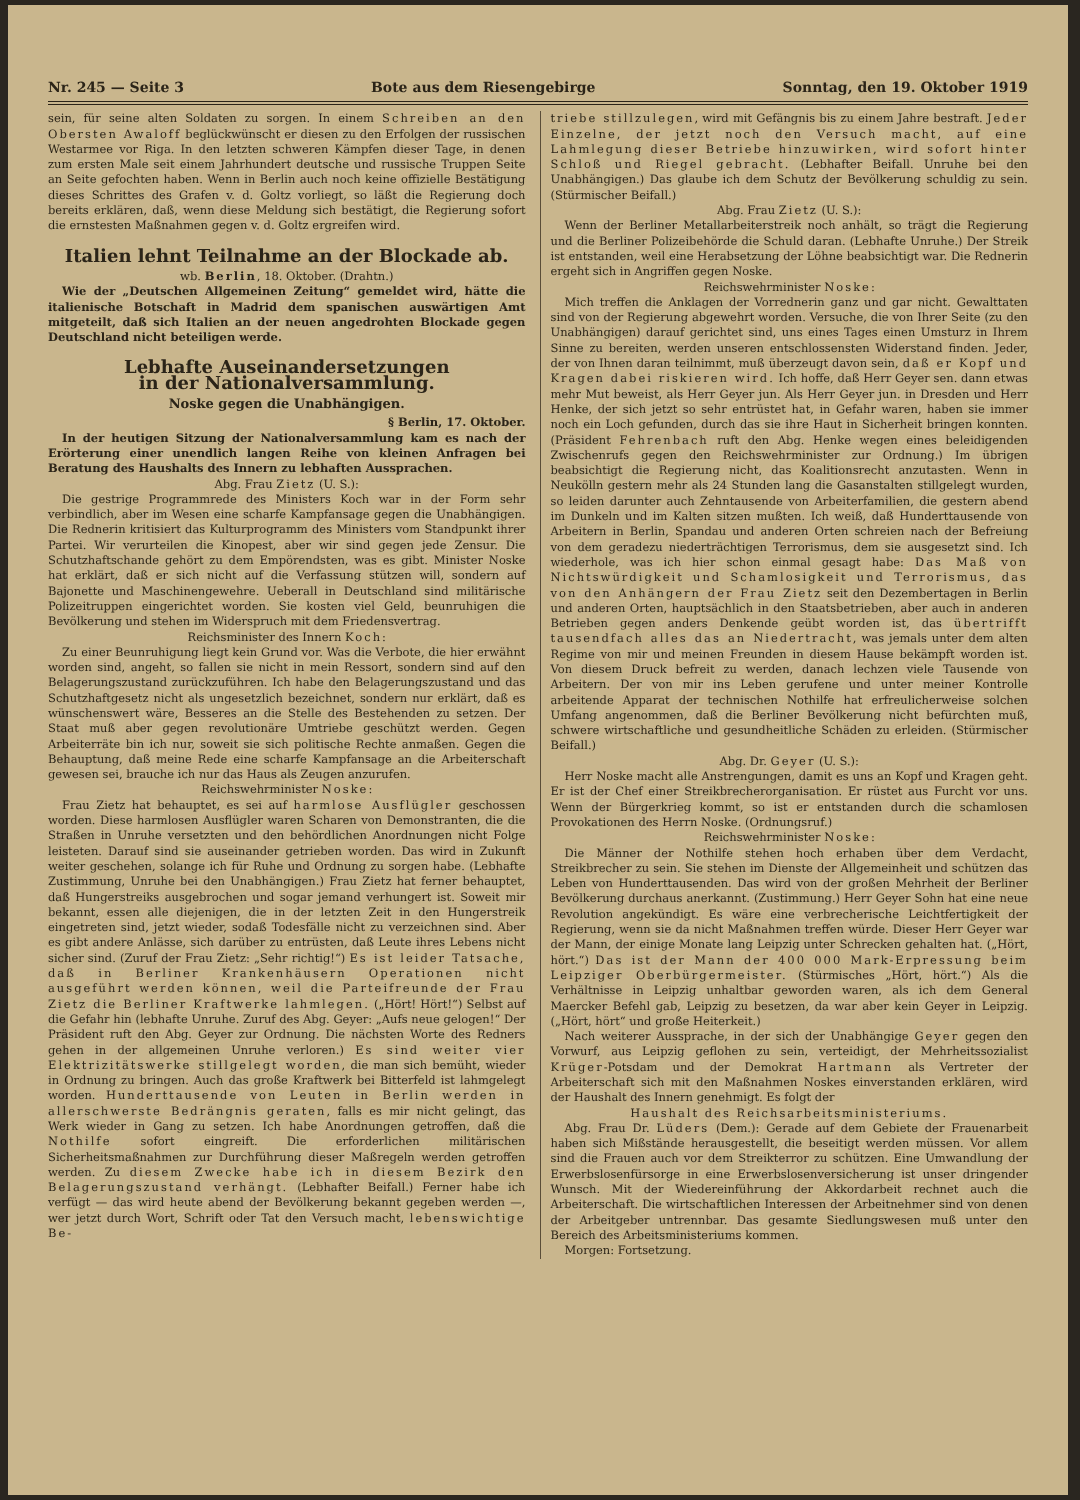Nr. 245 — Seite 3 Bote aus dem Riesengebirge Sonntag, den 19. Oktober 1919
sein, für seine alten Soldaten zu sorgen. In einem Schreiben an den Obersten Awaloff beglückwünscht er diesen zu den Erfolgen der russischen Westarmee vor Riga. In den letzten schweren Kämpfen dieser Tage, in denen zum ersten Male seit einem Jahrhundert deutsche und russische Truppen Seite an Seite gefochten haben. Wenn in Berlin auch noch keine offizielle Bestätigung dieses Schrittes des Grafen v. d. Goltz vorliegt, so läßt die Regierung doch bereits erklären, daß, wenn diese Meldung sich bestätigt, die Regierung sofort die ernstesten Maßnahmen gegen v. d. Goltz ergreifen wird.
Italien lehnt Teilnahme an der Blockade ab.
wb. Berlin, 18. Oktober. (Drahtn.)
Wie der „Deutschen Allgemeinen Zeitung“ gemeldet wird, hätte die italienische Botschaft in Madrid dem spanischen auswärtigen Amt mitgeteilt, daß sich Italien an der neuen angedrohten Blockade gegen Deutschland nicht beteiligen werde.
Lebhafte Auseinandersetzungen
in der Nationalversammlung.
Noske gegen die Unabhängigen.
§ Berlin, 17. Oktober.
In der heutigen Sitzung der Nationalversammlung kam es nach der Erörterung einer unendlich langen Reihe von kleinen Anfragen bei Beratung des Haushalts des Innern zu lebhaften Aussprachen.
Abg. Frau Zietz (U. S.):
Die gestrige Programmrede des Ministers Koch war in der Form sehr verbindlich, aber im Wesen eine scharfe Kampfansage gegen die Unabhängigen. Die Rednerin kritisiert das Kulturprogramm des Ministers vom Standpunkt ihrer Partei. Wir verurteilen die Kinopest, aber wir sind gegen jede Zensur. Die Schutzhaftschande gehört zu dem Empörendsten, was es gibt. Minister Noske hat erklärt, daß er sich nicht auf die Verfassung stützen will, sondern auf Bajonette und Maschinengewehre. Ueberall in Deutschland sind militärische Polizeitruppen eingerichtet worden. Sie kosten viel Geld, beunruhigen die Bevölkerung und stehen im Widerspruch mit dem Friedensvertrag.
Reichsminister des Innern Koch:
Zu einer Beunruhigung liegt kein Grund vor. Was die Verbote, die hier erwähnt worden sind, angeht, so fallen sie nicht in mein Ressort, sondern sind auf den Belagerungszustand zurückzuführen. Ich habe den Belagerungszustand und das Schutzhaftgesetz nicht als ungesetzlich bezeichnet, sondern nur erklärt, daß es wünschenswert wäre, Besseres an die Stelle des Bestehenden zu setzen. Der Staat muß aber gegen revolutionäre Umtriebe geschützt werden. Gegen Arbeiterräte bin ich nur, soweit sie sich politische Rechte anmaßen. Gegen die Behauptung, daß meine Rede eine scharfe Kampfansage an die Arbeiterschaft gewesen sei, brauche ich nur das Haus als Zeugen anzurufen.
Reichswehrminister Noske:
Frau Zietz hat behauptet, es sei auf harmlose Ausflügler geschossen worden. Diese harmlosen Ausflügler waren Scharen von Demonstranten, die die Straßen in Unruhe versetzten und den behördlichen Anordnungen nicht Folge leisteten. Darauf sind sie auseinander getrieben worden. Das wird in Zukunft weiter geschehen, solange ich für Ruhe und Ordnung zu sorgen habe. (Lebhafte Zustimmung, Unruhe bei den Unabhängigen.) Frau Zietz hat ferner behauptet, daß Hungerstreiks ausgebrochen und sogar jemand verhungert ist. Soweit mir bekannt, essen alle diejenigen, die in der letzten Zeit in den Hungerstreik eingetreten sind, jetzt wieder, sodaß Todesfälle nicht zu verzeichnen sind. Aber es gibt andere Anlässe, sich darüber zu entrüsten, daß Leute ihres Lebens nicht sicher sind. (Zuruf der Frau Zietz: „Sehr richtig!“) Es ist leider Tatsache, daß in Berliner Krankenhäusern Operationen nicht ausgeführt werden können, weil die Parteifreunde der Frau Zietz die Berliner Kraftwerke lahmlegen. („Hört! Hört!“) Selbst auf die Gefahr hin (lebhafte Unruhe. Zuruf des Abg. Geyer: „Aufs neue gelogen!“ Der Präsident ruft den Abg. Geyer zur Ordnung. Die nächsten Worte des Redners gehen in der allgemeinen Unruhe verloren.) Es sind weiter vier Elektrizitätswerke stillgelegt worden, die man sich bemüht, wieder in Ordnung zu bringen. Auch das große Kraftwerk bei Bitterfeld ist lahmgelegt worden. Hunderttausende von Leuten in Berlin werden in allerschwerste Bedrängnis geraten, falls es mir nicht gelingt, das Werk wieder in Gang zu setzen. Ich habe Anordnungen getroffen, daß die Nothilfe sofort eingreift. Die erforderlichen militärischen Sicherheitsmaßnahmen zur Durchführung dieser Maßregeln werden getroffen werden. Zu diesem Zwecke habe ich in diesem Bezirk den Belagerungszustand verhängt. (Lebhafter Beifall.) Ferner habe ich verfügt — das wird heute abend der Bevölkerung bekannt gegeben werden —, wer jetzt durch Wort, Schrift oder Tat den Versuch macht, lebenswichtige Be-
triebe stillzulegen, wird mit Gefängnis bis zu einem Jahre bestraft. Jeder Einzelne, der jetzt noch den Versuch macht, auf eine Lahmlegung dieser Betriebe hinzuwirken, wird sofort hinter Schloß und Riegel gebracht. (Lebhafter Beifall. Unruhe bei den Unabhängigen.) Das glaube ich dem Schutz der Bevölkerung schuldig zu sein. (Stürmischer Beifall.)
Abg. Frau Zietz (U. S.):
Wenn der Berliner Metallarbeiterstreik noch anhält, so trägt die Regierung und die Berliner Polizeibehörde die Schuld daran. (Lebhafte Unruhe.) Der Streik ist entstanden, weil eine Herabsetzung der Löhne beabsichtigt war. Die Rednerin ergeht sich in Angriffen gegen Noske.
Reichswehrminister Noske:
Mich treffen die Anklagen der Vorrednerin ganz und gar nicht. Gewalttaten sind von der Regierung abgewehrt worden. Versuche, die von Ihrer Seite (zu den Unabhängigen) darauf gerichtet sind, uns eines Tages einen Umsturz in Ihrem Sinne zu bereiten, werden unseren entschlossensten Widerstand finden. Jeder, der von Ihnen daran teilnimmt, muß überzeugt davon sein, daß er Kopf und Kragen dabei riskieren wird. Ich hoffe, daß Herr Geyer sen. dann etwas mehr Mut beweist, als Herr Geyer jun. Als Herr Geyer jun. in Dresden und Herr Henke, der sich jetzt so sehr entrüstet hat, in Gefahr waren, haben sie immer noch ein Loch gefunden, durch das sie ihre Haut in Sicherheit bringen konnten. (Präsident Fehrenbach ruft den Abg. Henke wegen eines beleidigenden Zwischenrufs gegen den Reichswehrminister zur Ordnung.) Im übrigen beabsichtigt die Regierung nicht, das Koalitionsrecht anzutasten. Wenn in Neukölln gestern mehr als 24 Stunden lang die Gasanstalten stillgelegt wurden, so leiden darunter auch Zehntausende von Arbeiterfamilien, die gestern abend im Dunkeln und im Kalten sitzen mußten. Ich weiß, daß Hunderttausende von Arbeitern in Berlin, Spandau und anderen Orten schreien nach der Befreiung von dem geradezu niederträchtigen Terrorismus, dem sie ausgesetzt sind. Ich wiederhole, was ich hier schon einmal gesagt habe: Das Maß von Nichtswürdigkeit und Schamlosigkeit und Terrorismus, das von den Anhängern der Frau Zietz seit den Dezembertagen in Berlin und anderen Orten, hauptsächlich in den Staatsbetrieben, aber auch in anderen Betrieben gegen anders Denkende geübt worden ist, das übertrifft tausendfach alles das an Niedertracht, was jemals unter dem alten Regime von mir und meinen Freunden in diesem Hause bekämpft worden ist. Von diesem Druck befreit zu werden, danach lechzen viele Tausende von Arbeitern. Der von mir ins Leben gerufene und unter meiner Kontrolle arbeitende Apparat der technischen Nothilfe hat erfreulicherweise solchen Umfang angenommen, daß die Berliner Bevölkerung nicht befürchten muß, schwere wirtschaftliche und gesundheitliche Schäden zu erleiden. (Stürmischer Beifall.)
Abg. Dr. Geyer (U. S.):
Herr Noske macht alle Anstrengungen, damit es uns an Kopf und Kragen geht. Er ist der Chef einer Streikbrecherorganisation. Er rüstet aus Furcht vor uns. Wenn der Bürgerkrieg kommt, so ist er entstanden durch die schamlosen Provokationen des Herrn Noske. (Ordnungsruf.)
Reichswehrminister Noske:
Die Männer der Nothilfe stehen hoch erhaben über dem Verdacht, Streikbrecher zu sein. Sie stehen im Dienste der Allgemeinheit und schützen das Leben von Hunderttausenden. Das wird von der großen Mehrheit der Berliner Bevölkerung durchaus anerkannt. (Zustimmung.) Herr Geyer Sohn hat eine neue Revolution angekündigt. Es wäre eine verbrecherische Leichtfertigkeit der Regierung, wenn sie da nicht Maßnahmen treffen würde. Dieser Herr Geyer war der Mann, der einige Monate lang Leipzig unter Schrecken gehalten hat. („Hört, hört.“) Das ist der Mann der 400 000 Mark-Erpressung beim Leipziger Oberbürgermeister. (Stürmisches „Hört, hört.“) Als die Verhältnisse in Leipzig unhaltbar geworden waren, als ich dem General Maercker Befehl gab, Leipzig zu besetzen, da war aber kein Geyer in Leipzig. („Hört, hört“ und große Heiterkeit.)
Nach weiterer Aussprache, in der sich der Unabhängige Geyer gegen den Vorwurf, aus Leipzig geflohen zu sein, verteidigt, der Mehrheitssozialist Krüger-Potsdam und der Demokrat Hartmann als Vertreter der Arbeiterschaft sich mit den Maßnahmen Noskes einverstanden erklären, wird der Haushalt des Innern genehmigt. Es folgt der
Haushalt des Reichsarbeitsministeriums.
Abg. Frau Dr. Lüders (Dem.): Gerade auf dem Gebiete der Frauenarbeit haben sich Mißstände herausgestellt, die beseitigt werden müssen. Vor allem sind die Frauen auch vor dem Streikterror zu schützen. Eine Umwandlung der Erwerbslosenfürsorge in eine Erwerbslosenversicherung ist unser dringender Wunsch. Mit der Wiedereinführung der Akkordarbeit rechnet auch die Arbeiterschaft. Die wirtschaftlichen Interessen der Arbeitnehmer sind von denen der Arbeitgeber untrennbar. Das gesamte Siedlungswesen muß unter den Bereich des Arbeitsministeriums kommen.
Morgen: Fortsetzung.